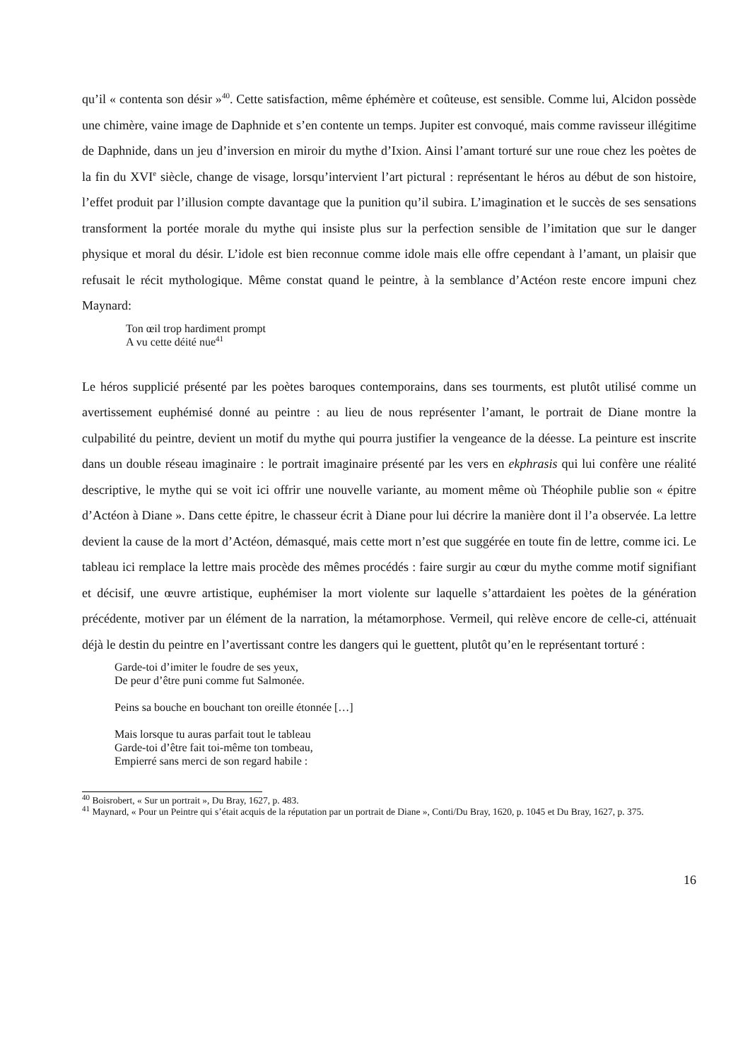qu’il « contenta son désir »<sup>40</sup>. Cette satisfaction, même éphémère et coûteuse, est sensible. Comme lui, Alcidon possède une chimère, vaine image de Daphnide et s’en contente un temps. Jupiter est convoqué, mais comme ravisseur illégitime de Daphnide, dans un jeu d’inversion en miroir du mythe d’Ixion. Ainsi l’amant torturé sur une roue chez les poètes de la fin du XVI<sup>e</sup> siècle, change de visage, lorsqu’intervient l’art pictural : représentant le héros au début de son histoire, l’effet produit par l’illusion compte davantage que la punition qu’il subira. L’imagination et le succès de ses sensations transforment la portée morale du mythe qui insiste plus sur la perfection sensible de l’imitation que sur le danger physique et moral du désir. L’idole est bien reconnue comme idole mais elle offre cependant à l’amant, un plaisir que refusait le récit mythologique. Même constat quand le peintre, à la semblance d’Actéon reste encore impuni chez Maynard:
Ton œil trop hardiment prompt
A vu cette déité nue<sup>41</sup>
Le héros supplicié présenté par les poètes baroques contemporains, dans ses tourments, est plutôt utilisé comme un avertissement euphémisé donné au peintre : au lieu de nous représenter l’amant, le portrait de Diane montre la culpabilité du peintre, devient un motif du mythe qui pourra justifier la vengeance de la déesse. La peinture est inscrite dans un double réseau imaginaire : le portrait imaginaire présenté par les vers en ekphrasis qui lui confère une réalité descriptive, le mythe qui se voit ici offrir une nouvelle variante, au moment même où Théophile publie son « épitre d’Actéon à Diane ». Dans cette épitre, le chasseur écrit à Diane pour lui décrire la manière dont il l’a observée. La lettre devient la cause de la mort d’Actéon, démasqué, mais cette mort n’est que suggérée en toute fin de lettre, comme ici. Le tableau ici remplace la lettre mais procède des mêmes procédés : faire surgir au cœur du mythe comme motif signifiant et décisif, une œuvre artistique, euphémiser la mort violente sur laquelle s’attardaient les poètes de la génération précédente, motiver par un élément de la narration, la métamorphose. Vermeil, qui relève encore de celle-ci, atténuait déjà le destin du peintre en l’avertissant contre les dangers qui le guettent, plutôt qu’en le représentant torturé :
Garde-toi d’imiter le foudre de ses yeux,
De peur d’être puni comme fut Salmonée.
Peins sa bouche en bouchant ton oreille étonnée […]
Mais lorsque tu auras parfait tout le tableau
Garde-toi d’être fait toi-même ton tombeau,
Empierré sans merci de son regard habile :
<sup>40</sup> Boisrobert, « Sur un portrait », Du Bray, 1627, p. 483.
<sup>41</sup> Maynard, « Pour un Peintre qui s’était acquis de la réputation par un portrait de Diane », Conti/Du Bray, 1620, p. 1045 et Du Bray, 1627, p. 375.
16